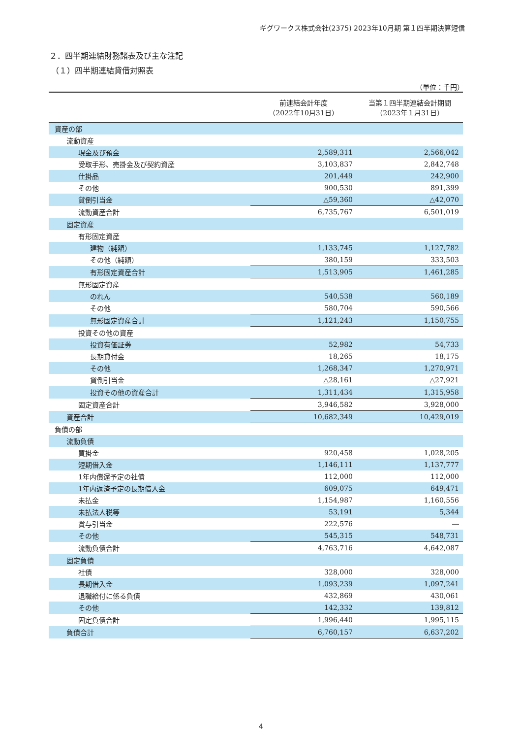ギグワークス株式会社(2375) 2023年10月期 第１四半期決算短信
２．四半期連結財務諸表及び主な注記
（１）四半期連結貸借対照表
（単位：千円）
| | 前連結会計年度 （2022年10月31日） | 当第１四半期連結会計期間 （2023年１月31日） |
| --- | --- | --- |
| 資産の部 | | |
| 流動資産 | | |
| 現金及び預金 | 2,589,311 | 2,566,042 |
| 受取手形、売掛金及び契約資産 | 3,103,837 | 2,842,748 |
| 仕掛品 | 201,449 | 242,900 |
| その他 | 900,530 | 891,399 |
| 貸倒引当金 | △59,360 | △42,070 |
| 流動資産合計 | 6,735,767 | 6,501,019 |
| 固定資産 | | |
| 有形固定資産 | | |
| 建物（純額） | 1,133,745 | 1,127,782 |
| その他（純額） | 380,159 | 333,503 |
| 有形固定資産合計 | 1,513,905 | 1,461,285 |
| 無形固定資産 | | |
| のれん | 540,538 | 560,189 |
| その他 | 580,704 | 590,566 |
| 無形固定資産合計 | 1,121,243 | 1,150,755 |
| 投資その他の資産 | | |
| 投資有価証券 | 52,982 | 54,733 |
| 長期貸付金 | 18,265 | 18,175 |
| その他 | 1,268,347 | 1,270,971 |
| 貸倒引当金 | △28,161 | △27,921 |
| 投資その他の資産合計 | 1,311,434 | 1,315,958 |
| 固定資産合計 | 3,946,582 | 3,928,000 |
| 資産合計 | 10,682,349 | 10,429,019 |
| 負債の部 | | |
| 流動負債 | | |
| 買掛金 | 920,458 | 1,028,205 |
| 短期借入金 | 1,146,111 | 1,137,777 |
| 1年内償還予定の社債 | 112,000 | 112,000 |
| 1年内返済予定の長期借入金 | 609,075 | 649,471 |
| 未払金 | 1,154,987 | 1,160,556 |
| 未払法人税等 | 53,191 | 5,344 |
| 賞与引当金 | 222,576 | ― |
| その他 | 545,315 | 548,731 |
| 流動負債合計 | 4,763,716 | 4,642,087 |
| 固定負債 | | |
| 社債 | 328,000 | 328,000 |
| 長期借入金 | 1,093,239 | 1,097,241 |
| 退職給付に係る負債 | 432,869 | 430,061 |
| その他 | 142,332 | 139,812 |
| 固定負債合計 | 1,996,440 | 1,995,115 |
| 負債合計 | 6,760,157 | 6,637,202 |
4